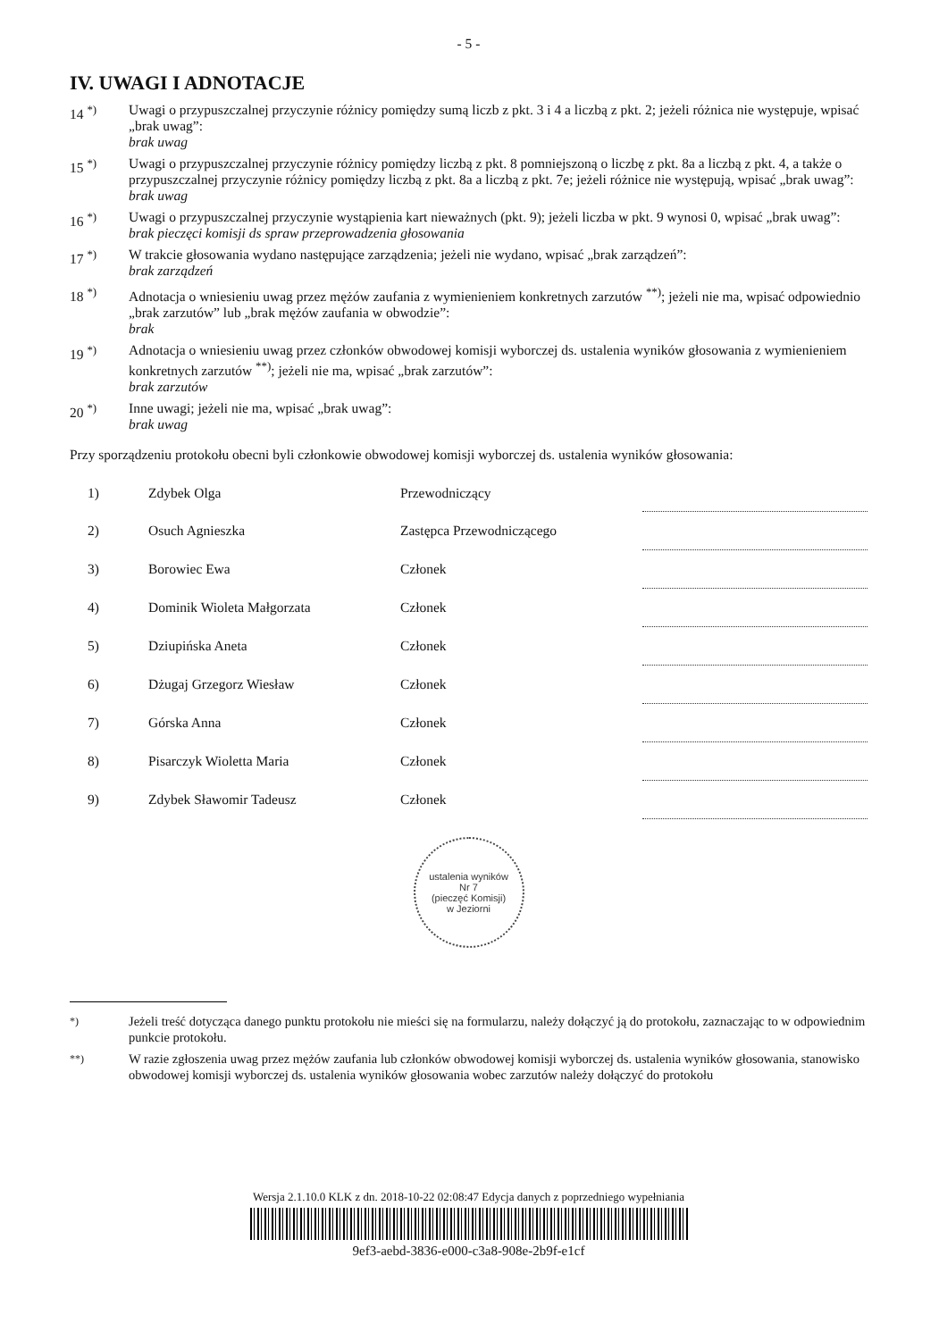- 5 -
IV. UWAGI I ADNOTACJE
14 <sup>*)</sup> Uwagi o przypuszczalnej przyczynie różnicy pomiędzy sumą liczb z pkt. 3 i 4 a liczbą z pkt. 2; jeżeli różnica nie występuje, wpisać „brak uwag”:
brak uwag
15 <sup>*)</sup> Uwagi o przypuszczalnej przyczynie różnicy pomiędzy liczbą z pkt. 8 pomniejszoną o liczbę z pkt. 8a a liczbą z pkt. 4, a także o przypuszczalnej przyczynie różnicy pomiędzy liczbą z pkt. 8a a liczbą z pkt. 7e; jeżeli różnice nie występują, wpisać „brak uwag”:
brak uwag
16 <sup>*)</sup> Uwagi o przypuszczalnej przyczynie wystąpienia kart nieważnych (pkt. 9); jeżeli liczba w pkt. 9 wynosi 0, wpisać „brak uwag”:
brak pieczęci komisji ds spraw przeprowadzenia głosowania
17 <sup>*)</sup> W trakcie głosowania wydano następujące zarządzenia; jeżeli nie wydano, wpisać „brak zarządzeń”:
brak zarządzeń
18 <sup>*)</sup> Adnotacja o wniesieniu uwag przez mężów zaufania z wymienieniem konkretnych zarzutów <sup>**)</sup>; jeżeli nie ma, wpisać odpowiednio „brak zarzutów” lub „brak mężów zaufania w obwodzie”:
brak
19 <sup>*)</sup> Adnotacja o wniesieniu uwag przez członków obwodowej komisji wyborczej ds. ustalenia wyników głosowania z wymienieniem konkretnych zarzutów <sup>**)</sup>; jeżeli nie ma, wpisać „brak zarzutów”:
brak zarzutów
20 <sup>*)</sup> Inne uwagi; jeżeli nie ma, wpisać „brak uwag”:
brak uwag
Przy sporządzeniu protokołu obecni byli członkowie obwodowej komisji wyborczej ds. ustalenia wyników głosowania:
| 1) | Zdybek Olga | Przewodniczący | |
| 2) | Osuch Agnieszka | Zastępca Przewodniczącego | |
| 3) | Borowiec Ewa | Członek | |
| 4) | Dominik Wioleta Małgorzata | Członek | |
| 5) | Dziupińska Aneta | Członek | |
| 6) | Dżugaj Grzegorz Wiesław | Członek | |
| 7) | Górska Anna | Członek | |
| 8) | Pisarczyk Wioletta Maria | Członek | |
| 9) | Zdybek Sławomir Tadeusz | Członek | |
ustalenia wyników
Nr 7
(pieczęć Komisji)
w Jeziorni
<sup>*)</sup> Jeżeli treść dotycząca danego punktu protokołu nie mieści się na formularzu, należy dołączyć ją do protokołu, zaznaczając to w odpowiednim punkcie protokołu.
<sup>**)</sup> W razie zgłoszenia uwag przez mężów zaufania lub członków obwodowej komisji wyborczej ds. ustalenia wyników głosowania, stanowisko obwodowej komisji wyborczej ds. ustalenia wyników głosowania wobec zarzutów należy dołączyć do protokołu
Wersja 2.1.10.0 KLK z dn. 2018-10-22 02:08:47 Edycja danych z poprzedniego wypełniania
9ef3-aebd-3836-e000-c3a8-908e-2b9f-e1cf